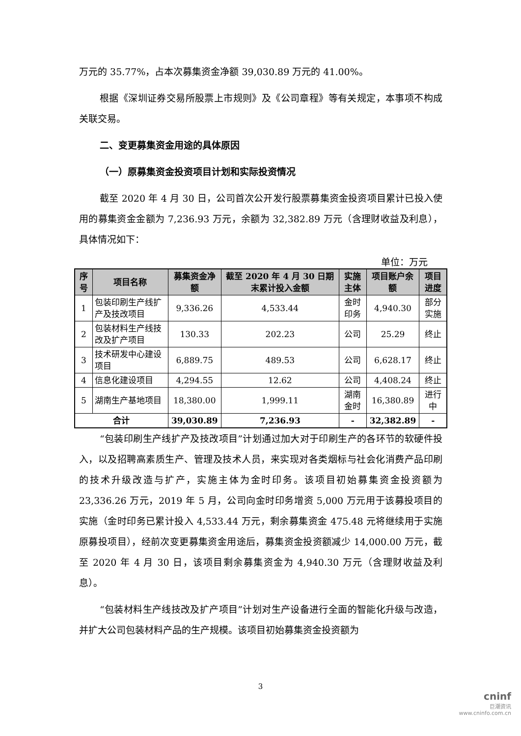万元的 35.77%，占本次募集资金净额 39,030.89 万元的 41.00%。
根据《深圳证券交易所股票上市规则》及《公司章程》等有关规定，本事项不构成关联交易。
二、变更募集资金用途的具体原因
（一）原募集资金投资项目计划和实际投资情况
截至 2020 年 4 月 30 日，公司首次公开发行股票募集资金投资项目累计已投入使用的募集资金金额为 7,236.93 万元，余额为 32,382.89 万元（含理财收益及利息），具体情况如下：
单位：万元
| 序号 | 项目名称 | 募集资金净额 | 截至 2020 年 4 月 30 日期末累计投入金额 | 实施主体 | 项目账户余额 | 项目进度 |
| --- | --- | --- | --- | --- | --- | --- |
| 1 | 包装印刷生产线扩产及技改项目 | 9,336.26 | 4,533.44 | 金时印务 | 4,940.30 | 部分实施 |
| 2 | 包装材料生产线技改及扩产项目 | 130.33 | 202.23 | 公司 | 25.29 | 终止 |
| 3 | 技术研发中心建设项目 | 6,889.75 | 489.53 | 公司 | 6,628.17 | 终止 |
| 4 | 信息化建设项目 | 4,294.55 | 12.62 | 公司 | 4,408.24 | 终止 |
| 5 | 湖南生产基地项目 | 18,380.00 | 1,999.11 | 湖南金时 | 16,380.89 | 进行中 |
| 合计 | | 39,030.89 | 7,236.93 | - | 32,382.89 | - |
“包装印刷生产线扩产及技改项目”计划通过加大对于印刷生产的各环节的软硬件投入，以及招聘高素质生产、管理及技术人员，来实现对各类烟标与社会化消费产品印刷的技术升级改造与扩产，实施主体为金时印务。该项目初始募集资金投资额为 23,336.26 万元，2019 年 5 月，公司向金时印务增资 5,000 万元用于该募投项目的实施（金时印务已累计投入 4,533.44 万元，剩余募集资金 475.48 元将继续用于实施原募投项目），经前次变更募集资金用途后，募集资金投资额减少 14,000.00 万元，截至 2020 年 4 月 30 日，该项目剩余募集资金为 4,940.30 万元（含理财收益及利息）。
“包装材料生产线技改及扩产项目”计划对生产设备进行全面的智能化升级与改造，并扩大公司包装材料产品的生产规模。该项目初始募集资金投资额为
3
cninf
巨潮资讯
www.cninfo.com.cn